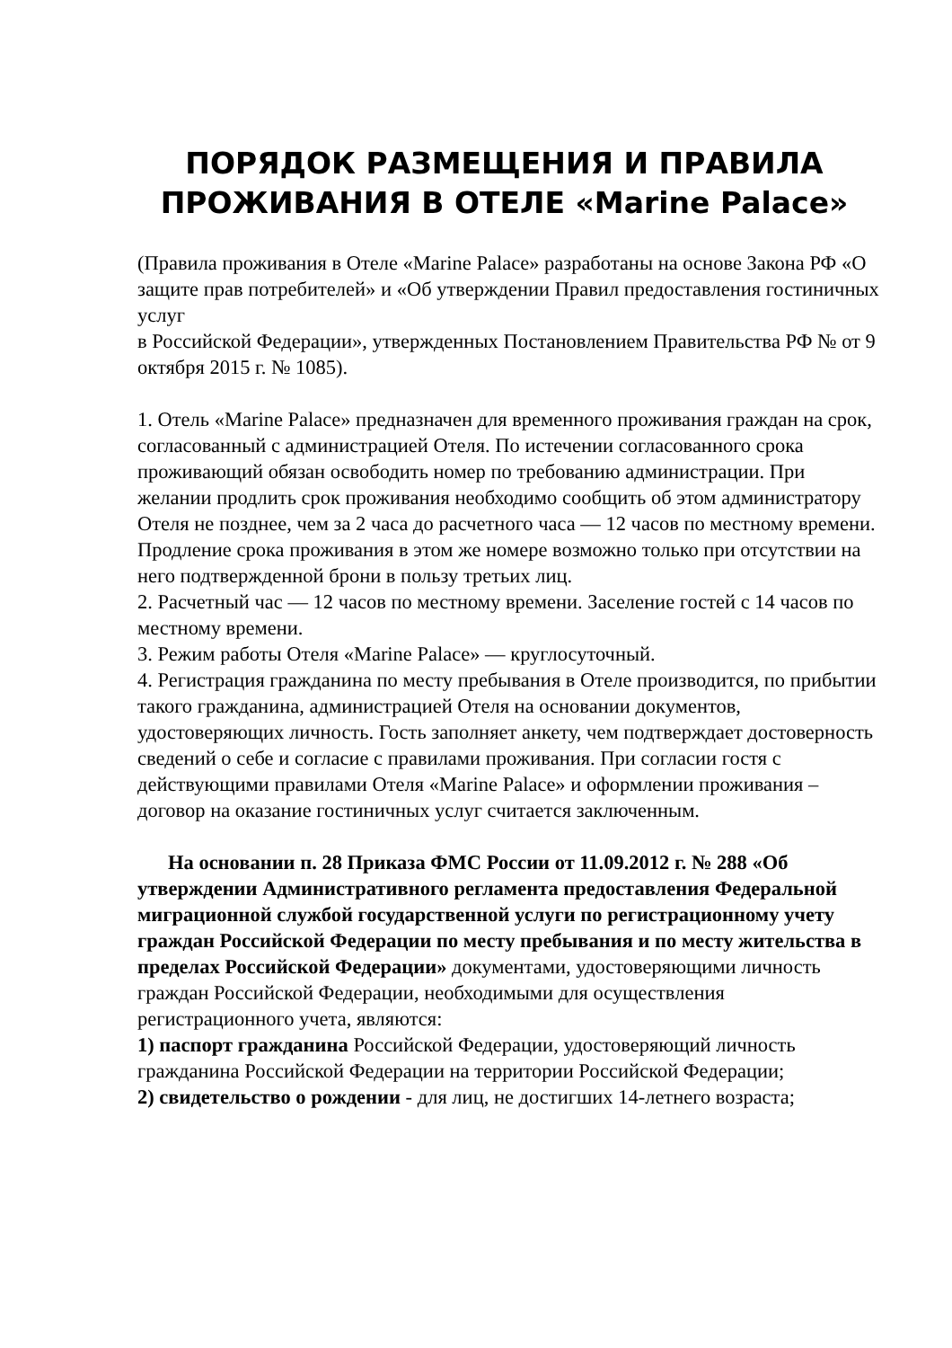ПОРЯДОК РАЗМЕЩЕНИЯ И ПРАВИЛА ПРОЖИВАНИЯ В ОТЕЛЕ «Marine Palace»
(Правила проживания в Отеле «Marine Palace» разработаны на основе Закона РФ «О защите прав потребителей» и «Об утверждении Правил предоставления гостиничных услуг
в Российской Федерации», утвержденных Постановлением Правительства РФ № от 9 октября 2015 г. № 1085).
1. Отель «Marine Palace» предназначен для временного проживания граждан на срок, согласованный с администрацией Отеля. По истечении согласованного срока проживающий обязан освободить номер по требованию администрации. При желании продлить срок проживания необходимо сообщить об этом администратору Отеля не позднее, чем за 2 часа до расчетного часа — 12 часов по местному времени. Продление срока проживания в этом же номере возможно только при отсутствии на него подтвержденной брони в пользу третьих лиц.
2. Расчетный час — 12 часов по местному времени. Заселение гостей с 14 часов по местному времени.
3. Режим работы Отеля «Marine Palace» — круглосуточный.
4. Регистрация гражданина по месту пребывания в Отеле производится, по прибытии такого гражданина, администрацией Отеля на основании документов, удостоверяющих личность. Гость заполняет анкету, чем подтверждает достоверность сведений о себе и согласие с правилами проживания. При согласии гостя с действующими правилами Отеля «Marine Palace» и оформлении проживания – договор на оказание гостиничных услуг считается заключенным.
На основании п. 28 Приказа ФМС России от 11.09.2012 г. № 288 «Об утверждении Административного регламента предоставления Федеральной миграционной службой государственной услуги по регистрационному учету граждан Российской Федерации по месту пребывания и по месту жительства в пределах Российской Федерации» документами, удостоверяющими личность граждан Российской Федерации, необходимыми для осуществления регистрационного учета, являются:
1) паспорт гражданина Российской Федерации, удостоверяющий личность гражданина Российской Федерации на территории Российской Федерации;
2) свидетельство о рождении - для лиц, не достигших 14-летнего возраста;